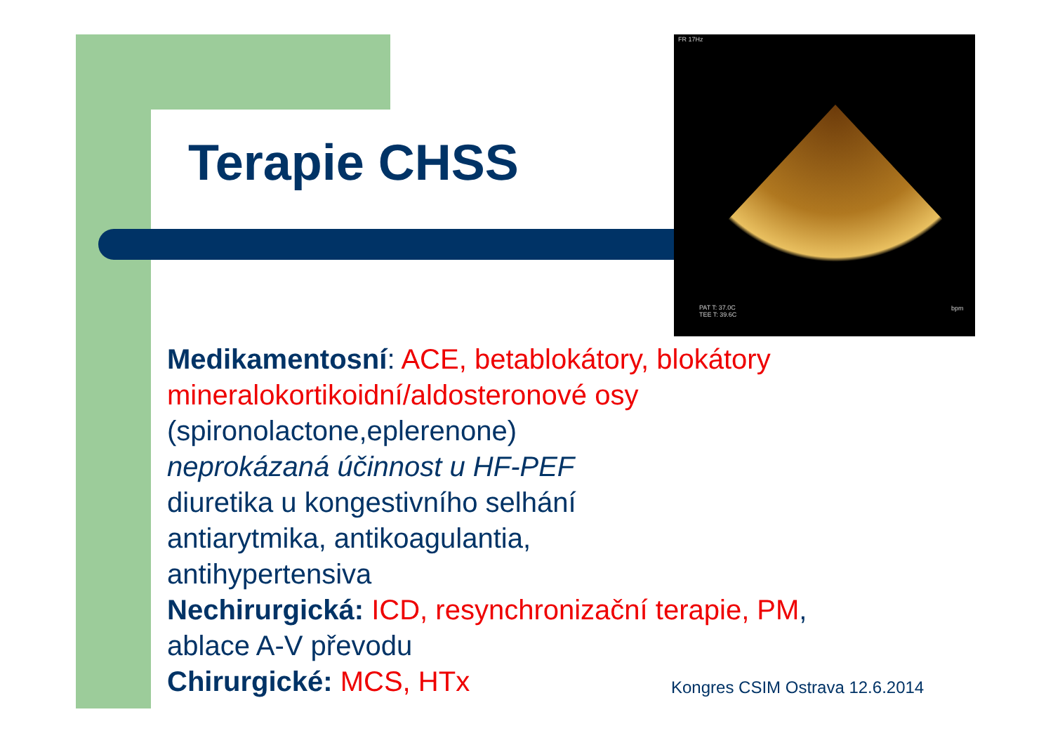FR 17Hz
PAT T: 37.0C
TEE T: 39.6C
bpm
Terapie CHSS
Medikamentosní: ACE, betablokátory, blokátory
mineralokortikoidní/aldosteronové osy
(spironolactone,eplerenone)
neprokázaná účinnost u HF-PEF
diuretika u kongestivního selhání
antiarytmika, antikoagulantia,
antihypertensiva
Nechirurgická: ICD, resynchronizační terapie, PM,
ablace A-V převodu
Chirurgické: MCS, HTx
Kongres CSIM Ostrava 12.6.2014